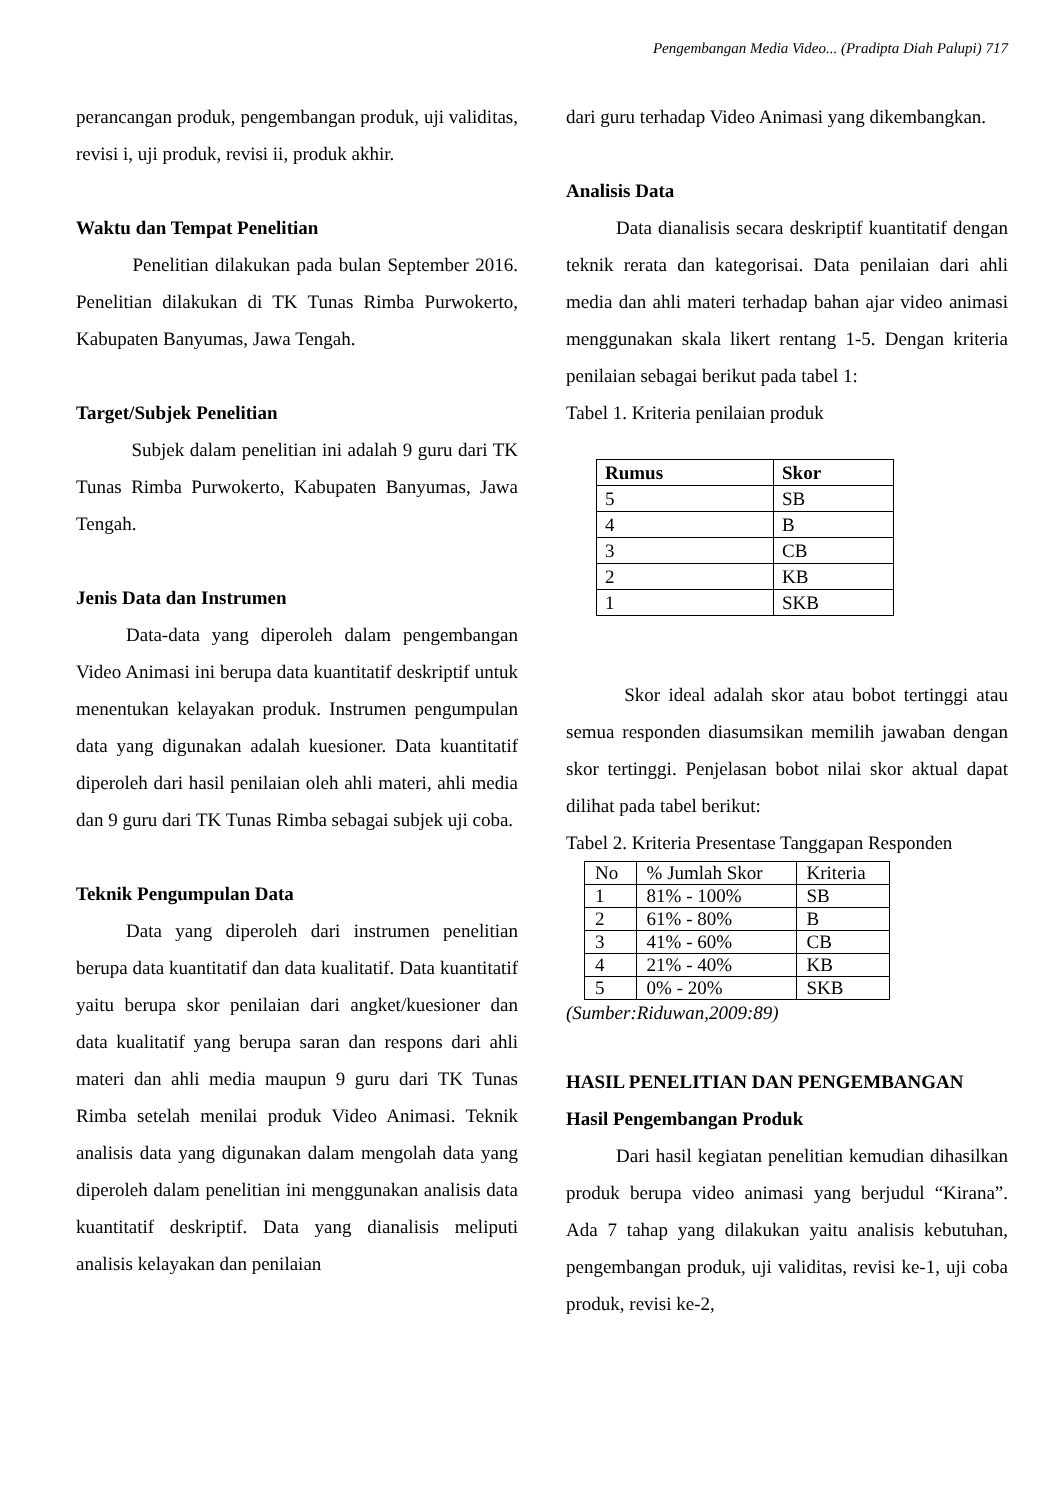Pengembangan Media Video... (Pradipta Diah Palupi) 717
perancangan produk, pengembangan produk, uji validitas, revisi i, uji produk, revisi ii, produk akhir.
Waktu dan Tempat Penelitian
Penelitian dilakukan pada bulan September 2016. Penelitian dilakukan di TK Tunas Rimba Purwokerto, Kabupaten Banyumas, Jawa Tengah.
Target/Subjek Penelitian
Subjek dalam penelitian ini adalah 9 guru dari TK Tunas Rimba Purwokerto, Kabupaten Banyumas, Jawa Tengah.
Jenis Data dan Instrumen
Data-data yang diperoleh dalam pengembangan Video Animasi ini berupa data kuantitatif deskriptif untuk menentukan kelayakan produk. Instrumen pengumpulan data yang digunakan adalah kuesioner. Data kuantitatif diperoleh dari hasil penilaian oleh ahli materi, ahli media dan 9 guru dari TK Tunas Rimba sebagai subjek uji coba.
Teknik Pengumpulan Data
Data yang diperoleh dari instrumen penelitian berupa data kuantitatif dan data kualitatif. Data kuantitatif yaitu berupa skor penilaian dari angket/kuesioner dan data kualitatif yang berupa saran dan respons dari ahli materi dan ahli media maupun 9 guru dari TK Tunas Rimba setelah menilai produk Video Animasi. Teknik analisis data yang digunakan dalam mengolah data yang diperoleh dalam penelitian ini menggunakan analisis data kuantitatif deskriptif. Data yang dianalisis meliputi analisis kelayakan dan penilaian
dari guru terhadap Video Animasi yang dikembangkan.
Analisis Data
Data dianalisis secara deskriptif kuantitatif dengan teknik rerata dan kategorisai. Data penilaian dari ahli media dan ahli materi terhadap bahan ajar video animasi menggunakan skala likert rentang 1-5. Dengan kriteria penilaian sebagai berikut pada tabel 1:
Tabel 1. Kriteria penilaian produk
| Rumus | Skor |
| --- | --- |
| 5 | SB |
| 4 | B |
| 3 | CB |
| 2 | KB |
| 1 | SKB |
Skor ideal adalah skor atau bobot tertinggi atau semua responden diasumsikan memilih jawaban dengan skor tertinggi. Penjelasan bobot nilai skor aktual dapat dilihat pada tabel berikut:
Tabel 2. Kriteria Presentase Tanggapan Responden
| No | % Jumlah Skor | Kriteria |
| 1 | 81% - 100% | SB |
| 2 | 61% - 80% | B |
| 3 | 41% - 60% | CB |
| 4 | 21% - 40% | KB |
| 5 | 0% - 20% | SKB |
(Sumber:Riduwan,2009:89)
HASIL PENELITIAN DAN PENGEMBANGAN
Hasil Pengembangan Produk
Dari hasil kegiatan penelitian kemudian dihasilkan produk berupa video animasi yang berjudul “Kirana”. Ada 7 tahap yang dilakukan yaitu analisis kebutuhan, pengembangan produk, uji validitas, revisi ke-1, uji coba produk, revisi ke-2,